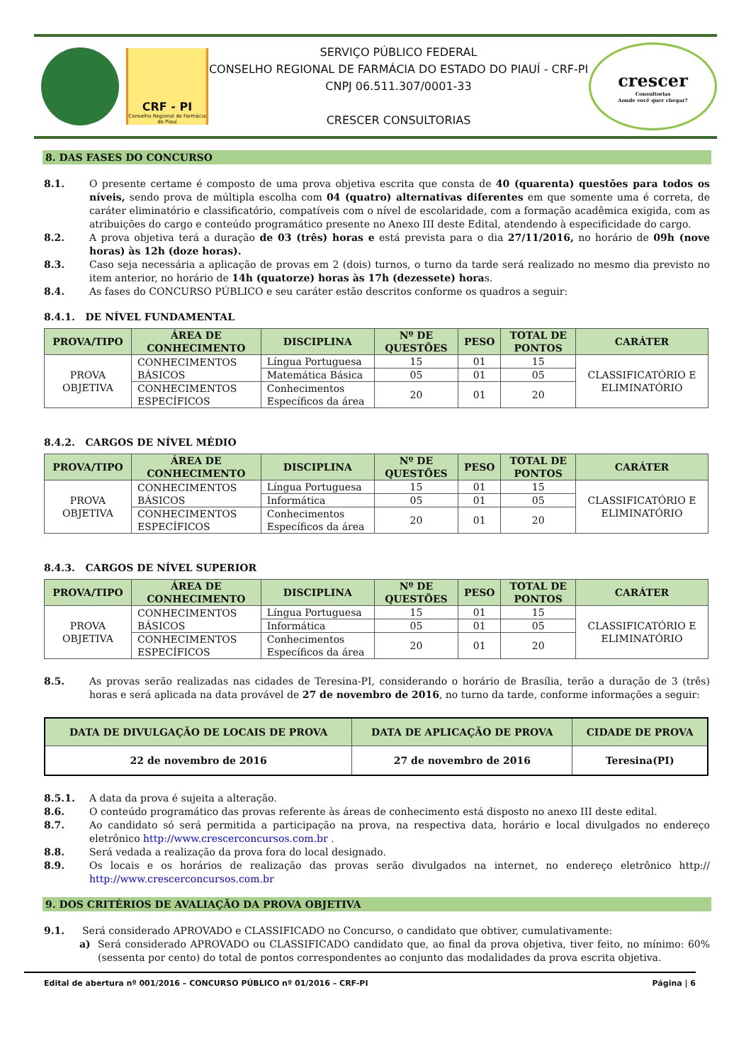CRF - PI
Conselho Regional de Farmácia do Piauí
SERVIÇO PÚBLICO FEDERAL
CONSELHO REGIONAL DE FARMÁCIA DO ESTADO DO PIAUÍ - CRF-PI
CNPJ 06.511.307/0001-33
CRESCER CONSULTORIAS
crescer
Consultorias
Aonde você quer chegar?
8. DAS FASES DO CONCURSO
8.1. O presente certame é composto de uma prova objetiva escrita que consta de 40 (quarenta) questões para todos os níveis, sendo prova de múltipla escolha com 04 (quatro) alternativas diferentes em que somente uma é correta, de caráter eliminatório e classificatório, compatíveis com o nível de escolaridade, com a formação acadêmica exigida, com as atribuições do cargo e conteúdo programático presente no Anexo III deste Edital, atendendo à especificidade do cargo.
8.2. A prova objetiva terá a duração de 03 (três) horas e está prevista para o dia 27/11/2016, no horário de 09h (nove horas) às 12h (doze horas).
8.3. Caso seja necessária a aplicação de provas em 2 (dois) turnos, o turno da tarde será realizado no mesmo dia previsto no item anterior, no horário de 14h (quatorze) horas às 17h (dezessete) horas.
8.4. As fases do CONCURSO PÚBLICO e seu caráter estão descritos conforme os quadros a seguir:
8.4.1. DE NÍVEL FUNDAMENTAL
| PROVA/TIPO | ÁREA DE CONHECIMENTO | DISCIPLINA | Nº DE QUESTÕES | PESO | TOTAL DE PONTOS | CARÁTER |
| --- | --- | --- | --- | --- | --- | --- |
| PROVA OBJETIVA | CONHECIMENTOS BÁSICOS | Língua Portuguesa | 15 | 01 | 15 | CLASSIFICATÓRIO E ELIMINATÓRIO |
| | | Matemática Básica | 05 | 01 | 05 | |
| | CONHECIMENTOS ESPECÍFICOS | Conhecimentos Específicos da área | 20 | 01 | 20 | |
8.4.2. CARGOS DE NÍVEL MÉDIO
| PROVA/TIPO | ÁREA DE CONHECIMENTO | DISCIPLINA | Nº DE QUESTÕES | PESO | TOTAL DE PONTOS | CARÁTER |
| --- | --- | --- | --- | --- | --- | --- |
| PROVA OBJETIVA | CONHECIMENTOS BÁSICOS | Língua Portuguesa | 15 | 01 | 15 | CLASSIFICATÓRIO E ELIMINATÓRIO |
| | | Informática | 05 | 01 | 05 | |
| | CONHECIMENTOS ESPECÍFICOS | Conhecimentos Específicos da área | 20 | 01 | 20 | |
8.4.3. CARGOS DE NÍVEL SUPERIOR
| PROVA/TIPO | ÁREA DE CONHECIMENTO | DISCIPLINA | Nº DE QUESTÕES | PESO | TOTAL DE PONTOS | CARÁTER |
| --- | --- | --- | --- | --- | --- | --- |
| PROVA OBJETIVA | CONHECIMENTOS BÁSICOS | Língua Portuguesa | 15 | 01 | 15 | CLASSIFICATÓRIO E ELIMINATÓRIO |
| | | Informática | 05 | 01 | 05 | |
| | CONHECIMENTOS ESPECÍFICOS | Conhecimentos Específicos da área | 20 | 01 | 20 | |
8.5. As provas serão realizadas nas cidades de Teresina-PI, considerando o horário de Brasília, terão a duração de 3 (três) horas e será aplicada na data provável de 27 de novembro de 2016, no turno da tarde, conforme informações a seguir:
| DATA DE DIVULGAÇÃO DE LOCAIS DE PROVA | DATA DE APLICAÇÃO DE PROVA | CIDADE DE PROVA |
| --- | --- | --- |
| 22 de novembro de 2016 | 27 de novembro de 2016 | Teresina(PI) |
8.5.1. A data da prova é sujeita a alteração.
8.6. O conteúdo programático das provas referente às áreas de conhecimento está disposto no anexo III deste edital.
8.7. Ao candidato só será permitida a participação na prova, na respectiva data, horário e local divulgados no endereço eletrônico http://www.crescerconcursos.com.br .
8.8. Será vedada a realização da prova fora do local designado.
8.9. Os locais e os horários de realização das provas serão divulgados na internet, no endereço eletrônico http:// http://www.crescerconcursos.com.br
9. DOS CRITÉRIOS DE AVALIAÇÃO DA PROVA OBJETIVA
9.1. Será considerado APROVADO e CLASSIFICADO no Concurso, o candidato que obtiver, cumulativamente:
a) Será considerado APROVADO ou CLASSIFICADO candidato que, ao final da prova objetiva, tiver feito, no mínimo: 60% (sessenta por cento) do total de pontos correspondentes ao conjunto das modalidades da prova escrita objetiva.
Edital de abertura nº 001/2016 – CONCURSO PÚBLICO nº 01/2016 – CRF-PI Página | 6